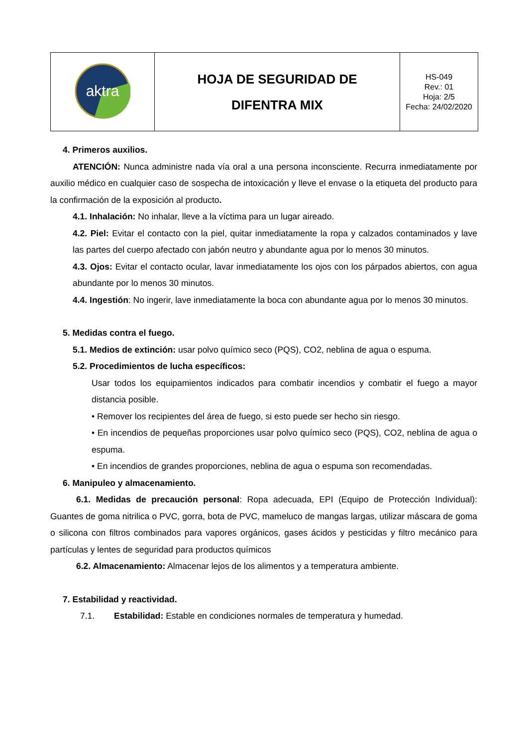| aktra | HOJA DE SEGURIDAD DE DIFENTRA MIX | HS-049 Rev.: 01 Hoja: 2/5 Fecha: 24/02/2020 |
4. Primeros auxilios.
ATENCIÓN: Nunca administre nada vía oral a una persona inconsciente. Recurra inmediatamente por auxilio médico en cualquier caso de sospecha de intoxicación y lleve el envase o la etiqueta del producto para la confirmación de la exposición al producto.
4.1. Inhalación: No inhalar, lleve a la víctima para un lugar aireado.
4.2. Piel: Evitar el contacto con la piel, quitar inmediatamente la ropa y calzados contaminados y lave las partes del cuerpo afectado con jabón neutro y abundante agua por lo menos 30 minutos.
4.3. Ojos: Evitar el contacto ocular, lavar inmediatamente los ojos con los párpados abiertos, con agua abundante por lo menos 30 minutos.
4.4. Ingestión: No ingerir, lave inmediatamente la boca con abundante agua por lo menos 30 minutos.
5. Medidas contra el fuego.
5.1. Medios de extinción: usar polvo químico seco (PQS), CO2, neblina de agua o espuma.
5.2. Procedimientos de lucha específicos:
Usar todos los equipamientos indicados para combatir incendios y combatir el fuego a mayor distancia posible.
• Remover los recipientes del área de fuego, si esto puede ser hecho sin riesgo.
• En incendios de pequeñas proporciones usar polvo químico seco (PQS), CO2, neblina de agua o espuma.
• En incendios de grandes proporciones, neblina de agua o espuma son recomendadas.
6. Manipuleo y almacenamiento.
6.1. Medidas de precaución personal: Ropa adecuada, EPI (Equipo de Protección Individual): Guantes de goma nitrilica o PVC, gorra, bota de PVC, mameluco de mangas largas, utilizar máscara de goma o silicona con filtros combinados para vapores orgánicos, gases ácidos y pesticidas y filtro mecánico para partículas y lentes de seguridad para productos químicos
6.2. Almacenamiento: Almacenar lejos de los alimentos y a temperatura ambiente.
7. Estabilidad y reactividad.
7.1. Estabilidad: Estable en condiciones normales de temperatura y humedad.